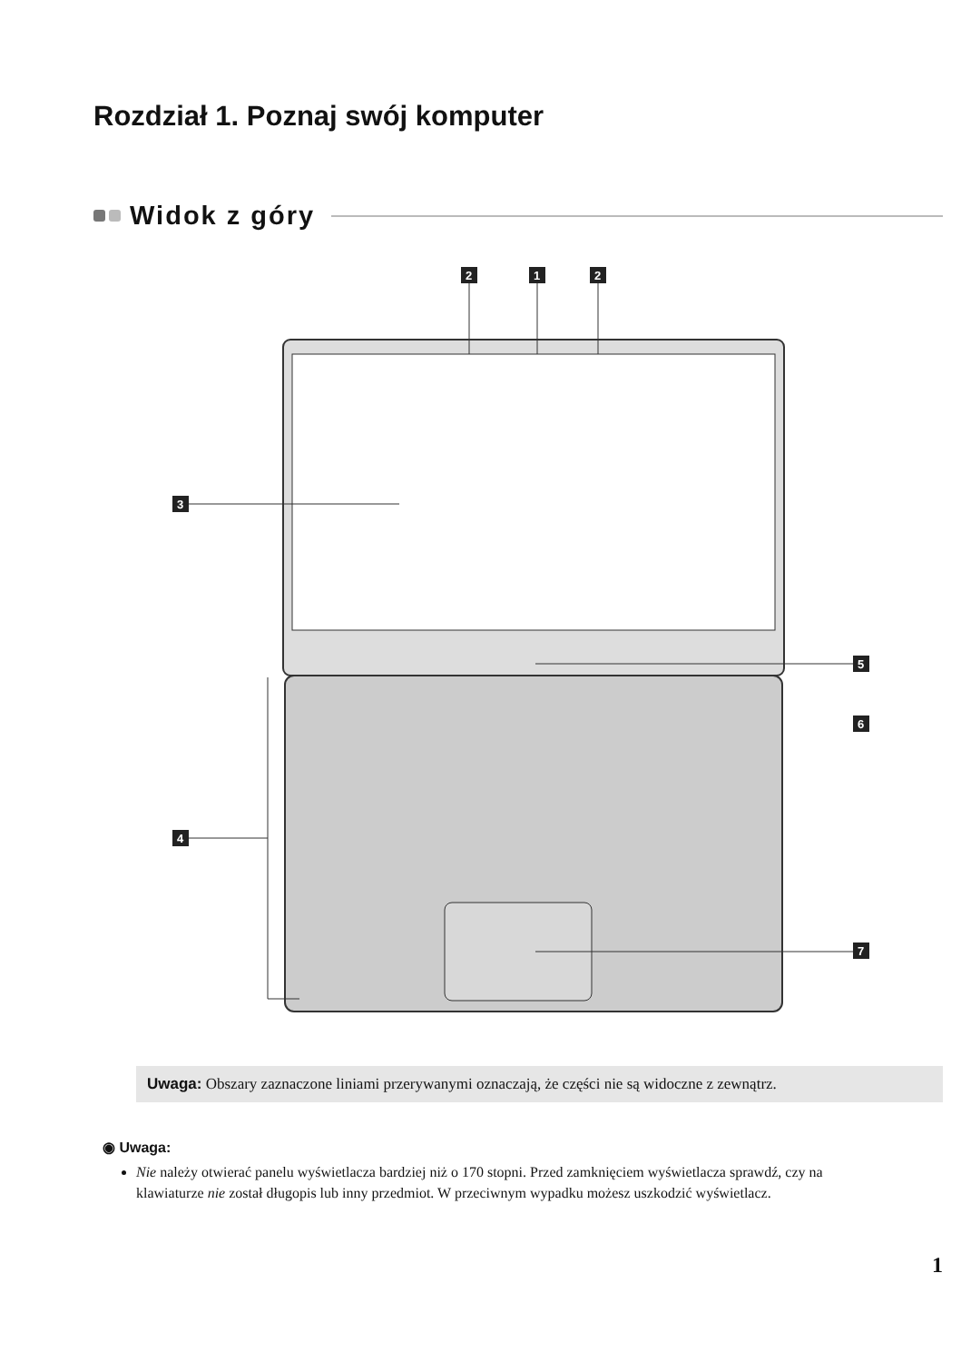Rozdział 1. Poznaj swój komputer
Widok z góry
2
1
2
3
4
5
6
7
Uwaga: Obszary zaznaczone liniami przerywanymi oznaczają, że części nie są widoczne z zewnątrz.
◉ Uwaga:
Nie należy otwierać panelu wyświetlacza bardziej niż o 170 stopni. Przed zamknięciem wyświetlacza sprawdź, czy na klawiaturze nie został długopis lub inny przedmiot. W przeciwnym wypadku możesz uszkodzić wyświetlacz.
1